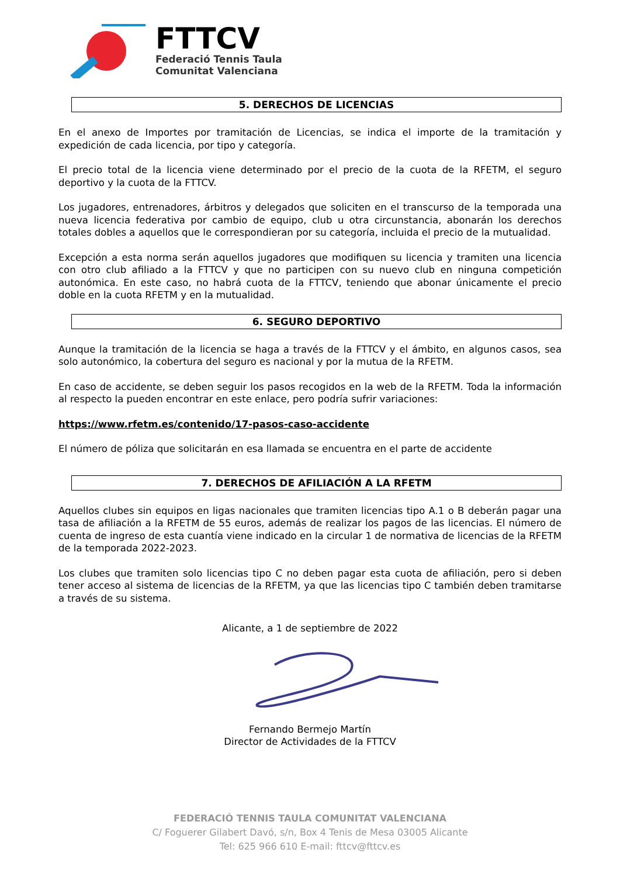FTTCV
Federació Tennis Taula
Comunitat Valenciana
5. DERECHOS DE LICENCIAS
En el anexo de Importes por tramitación de Licencias, se indica el importe de la tramitación y expedición de cada licencia, por tipo y categoría.
El precio total de la licencia viene determinado por el precio de la cuota de la RFETM, el seguro deportivo y la cuota de la FTTCV.
Los jugadores, entrenadores, árbitros y delegados que soliciten en el transcurso de la temporada una nueva licencia federativa por cambio de equipo, club u otra circunstancia, abonarán los derechos totales dobles a aquellos que le correspondieran por su categoría, incluida el precio de la mutualidad.
Excepción a esta norma serán aquellos jugadores que modifiquen su licencia y tramiten una licencia con otro club afiliado a la FTTCV y que no participen con su nuevo club en ninguna competición autonómica. En este caso, no habrá cuota de la FTTCV, teniendo que abonar únicamente el precio doble en la cuota RFETM y en la mutualidad.
6. SEGURO DEPORTIVO
Aunque la tramitación de la licencia se haga a través de la FTTCV y el ámbito, en algunos casos, sea solo autonómico, la cobertura del seguro es nacional y por la mutua de la RFETM.
En caso de accidente, se deben seguir los pasos recogidos en la web de la RFETM. Toda la información al respecto la pueden encontrar en este enlace, pero podría sufrir variaciones:
https://www.rfetm.es/contenido/17-pasos-caso-accidente
El número de póliza que solicitarán en esa llamada se encuentra en el parte de accidente
7. DERECHOS DE AFILIACIÓN A LA RFETM
Aquellos clubes sin equipos en ligas nacionales que tramiten licencias tipo A.1 o B deberán pagar una tasa de afiliación a la RFETM de 55 euros, además de realizar los pagos de las licencias. El número de cuenta de ingreso de esta cuantía viene indicado en la circular 1 de normativa de licencias de la RFETM de la temporada 2022-2023.
Los clubes que tramiten solo licencias tipo C no deben pagar esta cuota de afiliación, pero si deben tener acceso al sistema de licencias de la RFETM, ya que las licencias tipo C también deben tramitarse a través de su sistema.
Alicante, a 1 de septiembre de 2022
Fernando Bermejo Martín
Director de Actividades de la FTTCV
FEDERACIÓ TENNIS TAULA COMUNITAT VALENCIANA
C/ Foguerer Gilabert Davó, s/n, Box 4 Tenis de Mesa 03005 Alicante
Tel: 625 966 610 E-mail: fttcv@fttcv.es